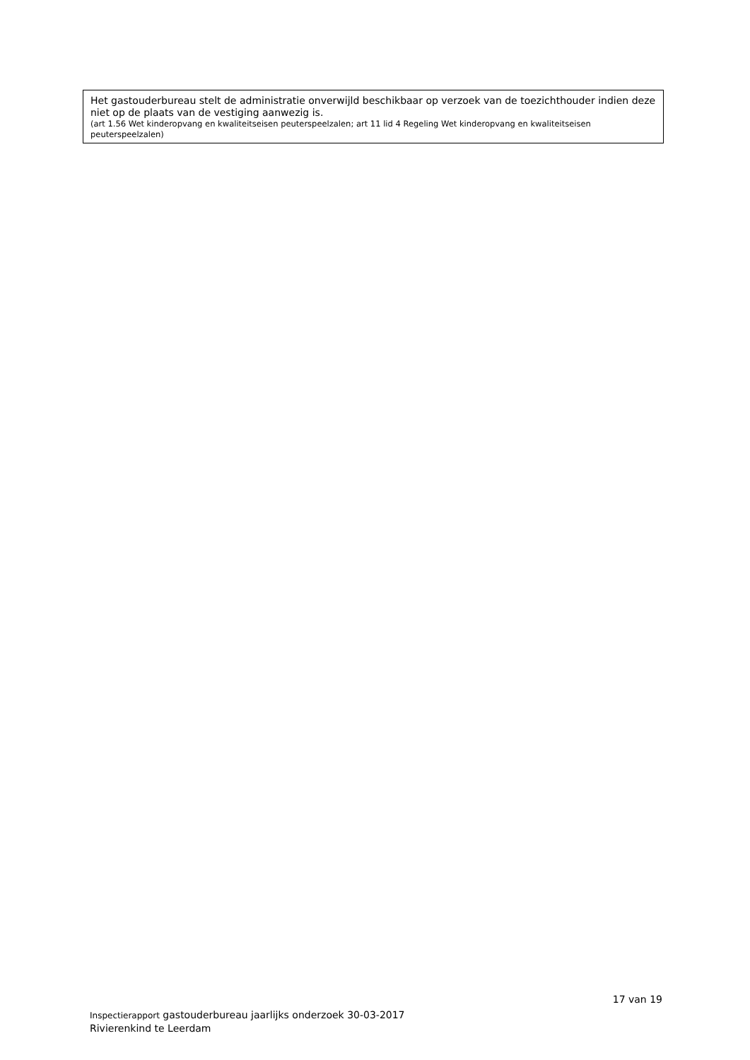Het gastouderbureau stelt de administratie onverwijld beschikbaar op verzoek van de toezichthouder indien deze niet op de plaats van de vestiging aanwezig is.
(art 1.56 Wet kinderopvang en kwaliteitseisen peuterspeelzalen; art 11 lid 4 Regeling Wet kinderopvang en kwaliteitseisen peuterspeelzalen)
17 van 19
Inspectierapport gastouderbureau jaarlijks onderzoek 30-03-2017
Rivierenkind te Leerdam